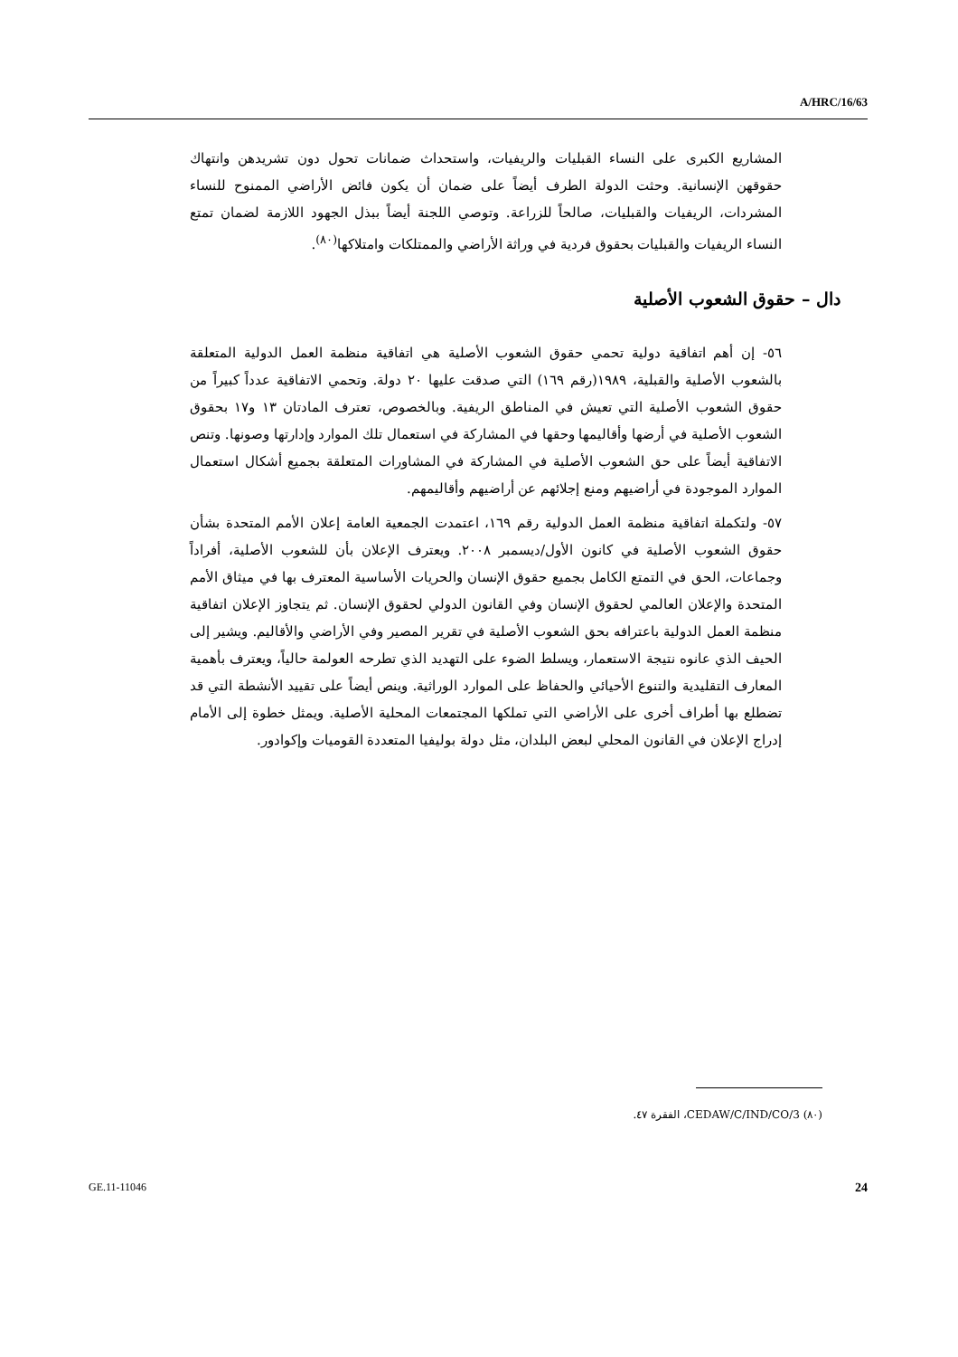A/HRC/16/63
المشاريع الكبرى على النساء القبليات والريفيات، واستحداث ضمانات تحول دون تشريدهن وانتهاك حقوقهن الإنسانية. وحثت الدولة الطرف أيضاً على ضمان أن يكون فائض الأراضي الممنوح للنساء المشردات، الريفيات والقبليات، صالحاً للزراعة. وتوصي اللجنة أيضاً ببذل الجهود اللازمة لضمان تمتع النساء الريفيات والقبليات بحقوق فردية في وراثة الأراضي والممتلكات وامتلاكها<sup>(٨٠)</sup>.
دال – حقوق الشعوب الأصلية
٥٦- إن أهم اتفاقية دولية تحمي حقوق الشعوب الأصلية هي اتفاقية منظمة العمل الدولية المتعلقة بالشعوب الأصلية والقبلية، ١٩٨٩(رقم ١٦٩) التي صدقت عليها ٢٠ دولة. وتحمي الاتفاقية عدداً كبيراً من حقوق الشعوب الأصلية التي تعيش في المناطق الريفية. وبالخصوص، تعترف المادتان ١٣ و١٧ بحقوق الشعوب الأصلية في أرضها وأقاليمها وحقها في المشاركة في استعمال تلك الموارد وإدارتها وصونها. وتنص الاتفاقية أيضاً على حق الشعوب الأصلية في المشاركة في المشاورات المتعلقة بجميع أشكال استعمال الموارد الموجودة في أراضيهم ومنع إجلائهم عن أراضيهم وأقاليمهم.
٥٧- ولتكملة اتفاقية منظمة العمل الدولية رقم ١٦٩، اعتمدت الجمعية العامة إعلان الأمم المتحدة بشأن حقوق الشعوب الأصلية في كانون الأول/ديسمبر ٢٠٠٨. ويعترف الإعلان بأن للشعوب الأصلية، أفراداً وجماعات، الحق في التمتع الكامل بجميع حقوق الإنسان والحريات الأساسية المعترف بها في ميثاق الأمم المتحدة والإعلان العالمي لحقوق الإنسان وفي القانون الدولي لحقوق الإنسان. ثم يتجاوز الإعلان اتفاقية منظمة العمل الدولية باعترافه بحق الشعوب الأصلية في تقرير المصير وفي الأراضي والأقاليم. ويشير إلى الحيف الذي عانوه نتيجة الاستعمار، ويسلط الضوء على التهديد الذي تطرحه العولمة حالياً، ويعترف بأهمية المعارف التقليدية والتنوع الأحيائي والحفاظ على الموارد الوراثية. وينص أيضاً على تقييد الأنشطة التي قد تضطلع بها أطراف أخرى على الأراضي التي تملكها المجتمعات المحلية الأصلية. ويمثل خطوة إلى الأمام إدراج الإعلان في القانون المحلي لبعض البلدان، مثل دولة بوليفيا المتعددة القوميات وإكوادور.
(٨٠) CEDAW/C/IND/CO/3، الفقرة ٤٧.
GE.11-11046 24